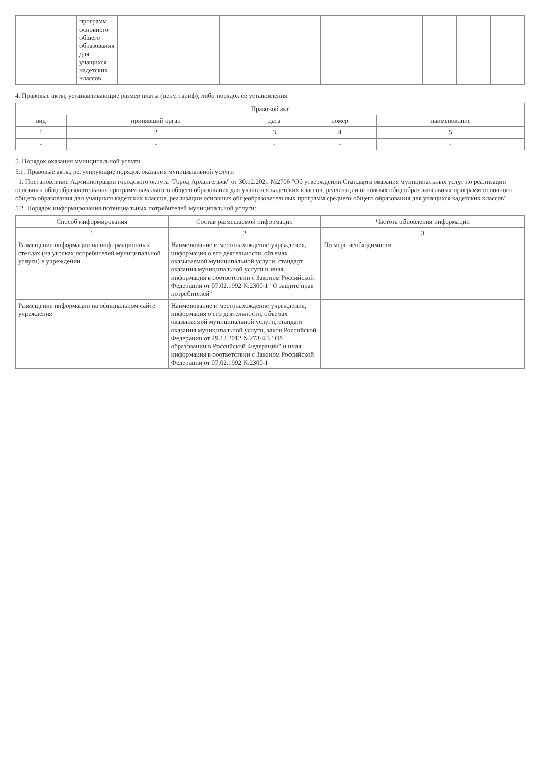| | программ основного общего образования для учащихся кадетских классов | | | | | | | | | | | | |
4. Правовые акты, устанавливающие размер платы (цену, тариф), либо порядок ее установления:
| Правовой акт | | | | |
| --- | --- | --- | --- | --- |
| вид | принявший орган | дата | номер | наименование |
| 1 | 2 | 3 | 4 | 5 |
| - | - | - | - | - |
5. Порядок оказания муниципальной услуги
5.1. Правовые акты, регулирующие порядок оказания муниципальной услуги
1. Постановление Администрации городского округа "Город Архангельск" от 30.12.2021 №2706 "Об утверждении Стандарта оказания муниципальных услуг по реализации основных общеобразовательных программ начального общего образования для учащихся кадетских классов, реализации основных общеобразовательных программ основного общего образования для учащихся кадетских классов, реализации основных общеобразовательных программ среднего общего образования для учащихся кадетских классов"
5.2. Порядок информирования потенциальных потребителей муниципальной услуги:
| Способ информирования | Состав размещаемой информации | Частота обновления информации |
| --- | --- | --- |
| 1 | 2 | 3 |
| Размещение информации на информационных стендах (на уголках потребителей муниципальной услуги) в учреждении | Наименование и местонахождение учреждения, информация о его деятельности, объемах оказываемой муниципальной услуги, стандарт оказания муниципальной услуги и иная информация в соответствии с Законом Российской Федерации от 07.02.1992 №2300-1 "О защите прав потребителей" | По мере необходимости |
| Размещение информации на официальном сайте учреждения | Наименование и местонахождение учреждения, информация о его деятельности, объемах оказываемой муниципальной услуги, стандарт оказания муниципальной услуги, закон Российской Федерации от 29.12.2012 №273-ФЗ "Об образовании в Российской Федерации" и иная информация в соответствии с Законом Российской Федерации от 07.02.1992 №2300-1 | |